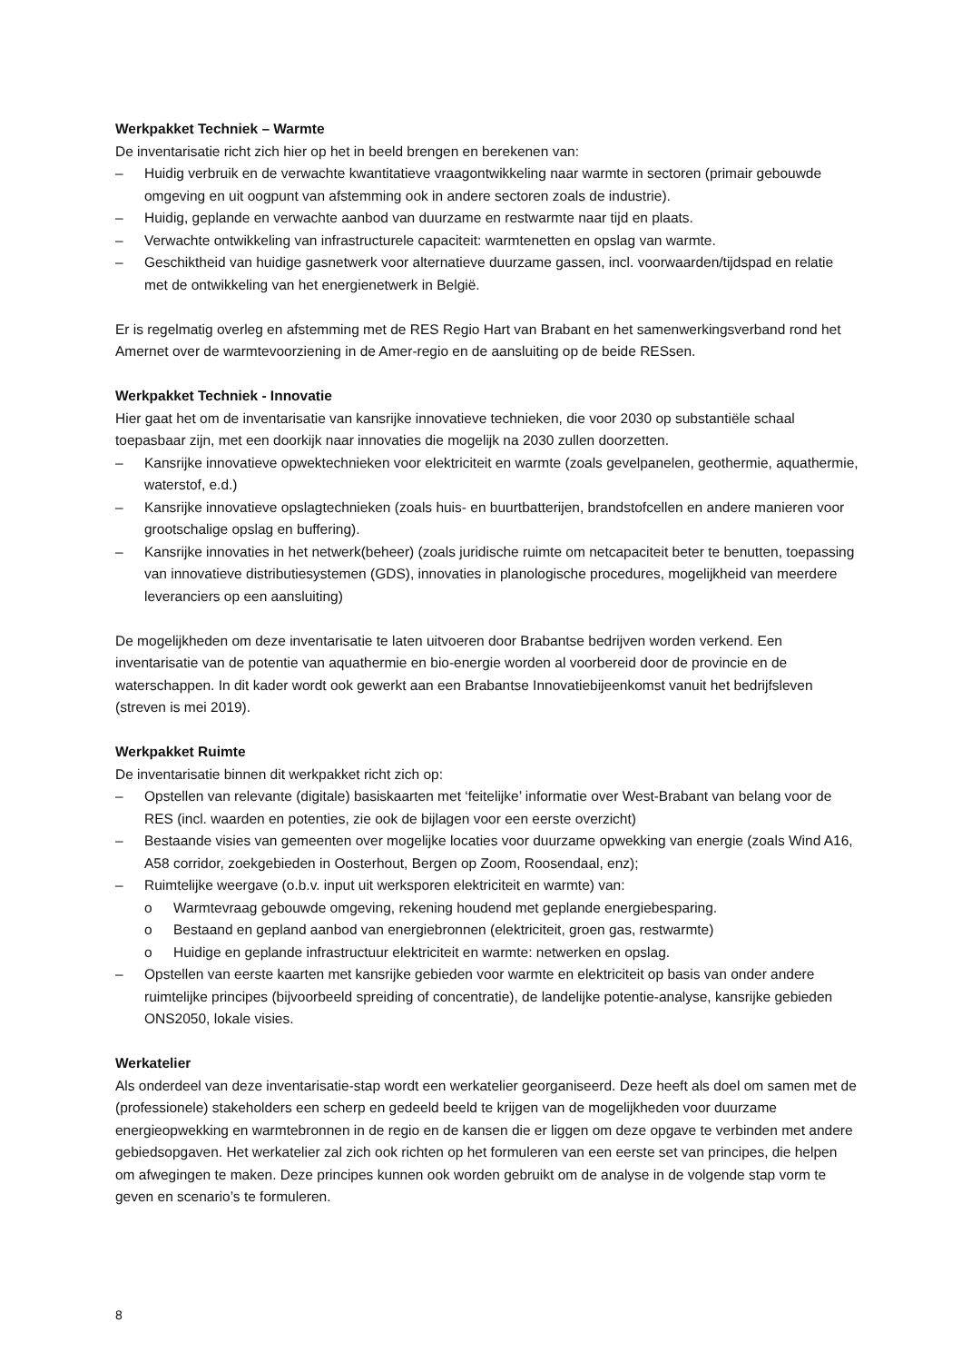Werkpakket Techniek – Warmte
De inventarisatie richt zich hier op het in beeld brengen en berekenen van:
– Huidig verbruik en de verwachte kwantitatieve vraagontwikkeling naar warmte in sectoren (primair gebouwde omgeving en uit oogpunt van afstemming ook in andere sectoren zoals de industrie).
– Huidig, geplande en verwachte aanbod van duurzame en restwarmte naar tijd en plaats.
– Verwachte ontwikkeling van infrastructurele capaciteit: warmtenetten en opslag van warmte.
– Geschiktheid van huidige gasnetwerk voor alternatieve duurzame gassen, incl. voorwaarden/tijdspad en relatie met de ontwikkeling van het energienetwerk in België.
Er is regelmatig overleg en afstemming met de RES Regio Hart van Brabant en het samenwerkingsverband rond het Amernet over de warmtevoorziening in de Amer-regio en de aansluiting op de beide RESsen.
Werkpakket Techniek - Innovatie
Hier gaat het om de inventarisatie van kansrijke innovatieve technieken, die voor 2030 op substantiële schaal toepasbaar zijn, met een doorkijk naar innovaties die mogelijk na 2030 zullen doorzetten.
– Kansrijke innovatieve opwektechnieken voor elektriciteit en warmte (zoals gevelpanelen, geothermie, aquathermie, waterstof, e.d.)
– Kansrijke innovatieve opslagtechnieken (zoals huis- en buurtbatterijen, brandstofcellen en andere manieren voor grootschalige opslag en buffering).
– Kansrijke innovaties in het netwerk(beheer) (zoals juridische ruimte om netcapaciteit beter te benutten, toepassing van innovatieve distributiesystemen (GDS), innovaties in planologische procedures, mogelijkheid van meerdere leveranciers op een aansluiting)
De mogelijkheden om deze inventarisatie te laten uitvoeren door Brabantse bedrijven worden verkend. Een inventarisatie van de potentie van aquathermie en bio-energie worden al voorbereid door de provincie en de waterschappen. In dit kader wordt ook gewerkt aan een Brabantse Innovatiebijeenkomst vanuit het bedrijfsleven (streven is mei 2019).
Werkpakket Ruimte
De inventarisatie binnen dit werkpakket richt zich op:
– Opstellen van relevante (digitale) basiskaarten met ‘feitelijke’ informatie over West-Brabant van belang voor de RES (incl. waarden en potenties, zie ook de bijlagen voor een eerste overzicht)
– Bestaande visies van gemeenten over mogelijke locaties voor duurzame opwekking van energie (zoals Wind A16, A58 corridor, zoekgebieden in Oosterhout, Bergen op Zoom, Roosendaal, enz);
– Ruimtelijke weergave (o.b.v. input uit werksporen elektriciteit en warmte) van:
o Warmtevraag gebouwde omgeving, rekening houdend met geplande energiebesparing.
o Bestaand en gepland aanbod van energiebronnen (elektriciteit, groen gas, restwarmte)
o Huidige en geplande infrastructuur elektriciteit en warmte: netwerken en opslag.
– Opstellen van eerste kaarten met kansrijke gebieden voor warmte en elektriciteit op basis van onder andere ruimtelijke principes (bijvoorbeeld spreiding of concentratie), de landelijke potentie-analyse, kansrijke gebieden ONS2050, lokale visies.
Werkatelier
Als onderdeel van deze inventarisatie-stap wordt een werkatelier georganiseerd. Deze heeft als doel om samen met de (professionele) stakeholders een scherp en gedeeld beeld te krijgen van de mogelijkheden voor duurzame energieopwekking en warmtebronnen in de regio en de kansen die er liggen om deze opgave te verbinden met andere gebiedsopgaven. Het werkatelier zal zich ook richten op het formuleren van een eerste set van principes, die helpen om afwegingen te maken. Deze principes kunnen ook worden gebruikt om de analyse in de volgende stap vorm te geven en scenario’s te formuleren.
8